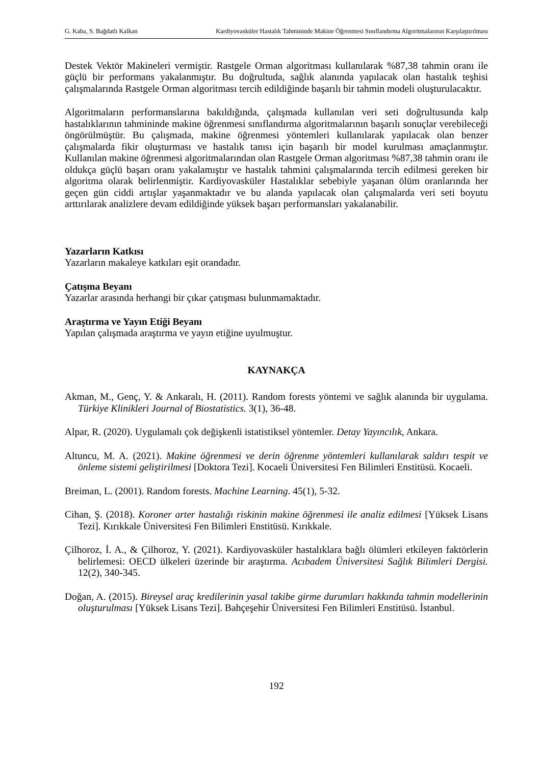G. Kaba, S. Bağdatlı Kalkan Kardiyovasküler Hastalık Tahmininde Makine Öğrenmesi Sınıflandırma Algoritmalarının Karşılaştırılması
Destek Vektör Makineleri vermiştir. Rastgele Orman algoritması kullanılarak %87,38 tahmin oranı ile güçlü bir performans yakalanmıştır. Bu doğrultuda, sağlık alanında yapılacak olan hastalık teşhisi çalışmalarında Rastgele Orman algoritması tercih edildiğinde başarılı bir tahmin modeli oluşturulacaktır.
Algoritmaların performanslarına bakıldığında, çalışmada kullanılan veri seti doğrultusunda kalp hastalıklarının tahmininde makine öğrenmesi sınıflandırma algoritmalarının başarılı sonuçlar verebileceği öngörülmüştür. Bu çalışmada, makine öğrenmesi yöntemleri kullanılarak yapılacak olan benzer çalışmalarda fikir oluşturması ve hastalık tanısı için başarılı bir model kurulması amaçlanmıştır. Kullanılan makine öğrenmesi algoritmalarından olan Rastgele Orman algoritması %87,38 tahmin oranı ile oldukça güçlü başarı oranı yakalamıştır ve hastalık tahmini çalışmalarında tercih edilmesi gereken bir algoritma olarak belirlenmiştir. Kardiyovasküler Hastalıklar sebebiyle yaşanan ölüm oranlarında her geçen gün ciddi artışlar yaşanmaktadır ve bu alanda yapılacak olan çalışmalarda veri seti boyutu arttırılarak analizlere devam edildiğinde yüksek başarı performansları yakalanabilir.
Yazarların Katkısı
Yazarların makaleye katkıları eşit orandadır.
Çatışma Beyanı
Yazarlar arasında herhangi bir çıkar çatışması bulunmamaktadır.
Araştırma ve Yayın Etiği Beyanı
Yapılan çalışmada araştırma ve yayın etiğine uyulmuştur.
KAYNAKÇA
Akman, M., Genç, Y. & Ankaralı, H. (2011). Random forests yöntemi ve sağlık alanında bir uygulama. Türkiye Klinikleri Journal of Biostatistics. 3(1), 36-48.
Alpar, R. (2020). Uygulamalı çok değişkenli istatistiksel yöntemler. Detay Yayıncılık, Ankara.
Altuncu, M. A. (2021). Makine öğrenmesi ve derin öğrenme yöntemleri kullanılarak saldırı tespit ve önleme sistemi geliştirilmesi [Doktora Tezi]. Kocaeli Üniversitesi Fen Bilimleri Enstitüsü. Kocaeli.
Breiman, L. (2001). Random forests. Machine Learning. 45(1), 5-32.
Cihan, Ş. (2018). Koroner arter hastalığı riskinin makine öğrenmesi ile analiz edilmesi [Yüksek Lisans Tezi]. Kırıkkale Üniversitesi Fen Bilimleri Enstitüsü. Kırıkkale.
Çilhoroz, İ. A., & Çilhoroz, Y. (2021). Kardiyovasküler hastalıklara bağlı ölümleri etkileyen faktörlerin belirlemesi: OECD ülkeleri üzerinde bir araştırma. Acıbadem Üniversitesi Sağlık Bilimleri Dergisi. 12(2), 340-345.
Doğan, A. (2015). Bireysel araç kredilerinin yasal takibe girme durumları hakkında tahmin modellerinin oluşturulması [Yüksek Lisans Tezi]. Bahçeşehir Üniversitesi Fen Bilimleri Enstitüsü. İstanbul.
192